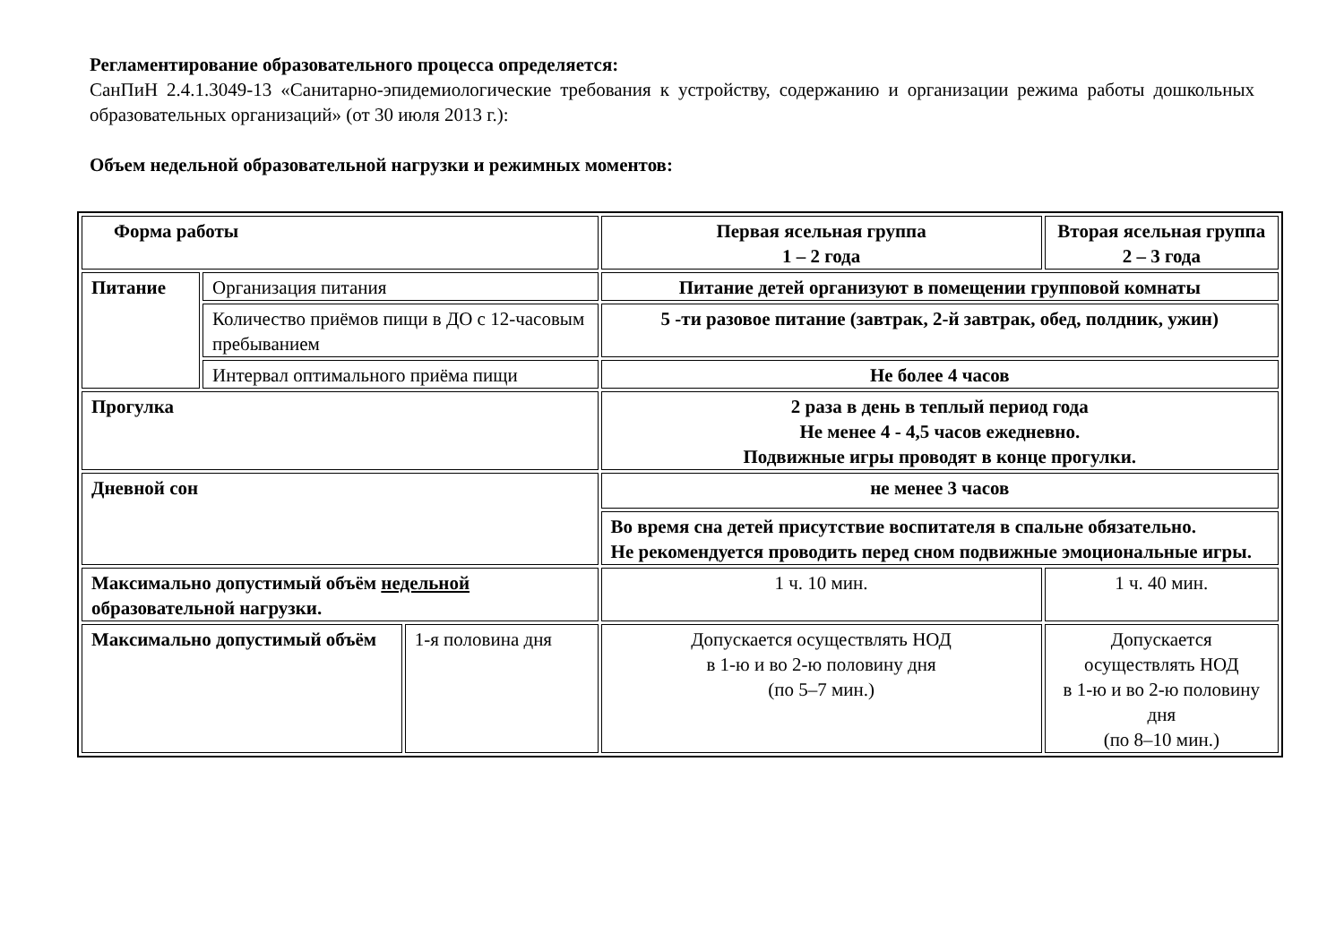Регламентирование образовательного процесса определяется:
СанПиН 2.4.1.3049-13 «Санитарно-эпидемиологические требования к устройству, содержанию и организации режима работы дошкольных образовательных организаций» (от 30 июля 2013 г.):
Объем недельной образовательной нагрузки и режимных моментов:
| Форма работы | | | Первая ясельная группа 1 – 2 года | Вторая ясельная группа 2 – 3 года |
| Питание | Организация питания | | Питание детей организуют в помещении групповой комнаты | |
| | Количество приёмов пищи в ДО с 12-часовым пребыванием | | 5 -ти разовое питание (завтрак, 2-й завтрак, обед, полдник, ужин) | |
| | Интервал оптимального приёма пищи | | Не более 4 часов | |
| Прогулка | | | 2 раза в день в теплый период года Не менее 4 - 4,5 часов ежедневно. Подвижные игры проводят в конце прогулки. | |
| Дневной сон | | | не менее 3 часов | |
| | | | Во время сна детей присутствие воспитателя в спальне обязательно. Не рекомендуется проводить перед сном подвижные эмоциональные игры. | |
| Максимально допустимый объём недельной образовательной нагрузки. | | | 1 ч. 10 мин. | 1 ч. 40 мин. |
| Максимально допустимый объём | | 1-я половина дня | Допускается осуществлять НОД в 1-ю и во 2-ю половину дня (по 5–7 мин.) | Допускается осуществлять НОД в 1-ю и во 2-ю половину дня (по 8–10 мин.) |